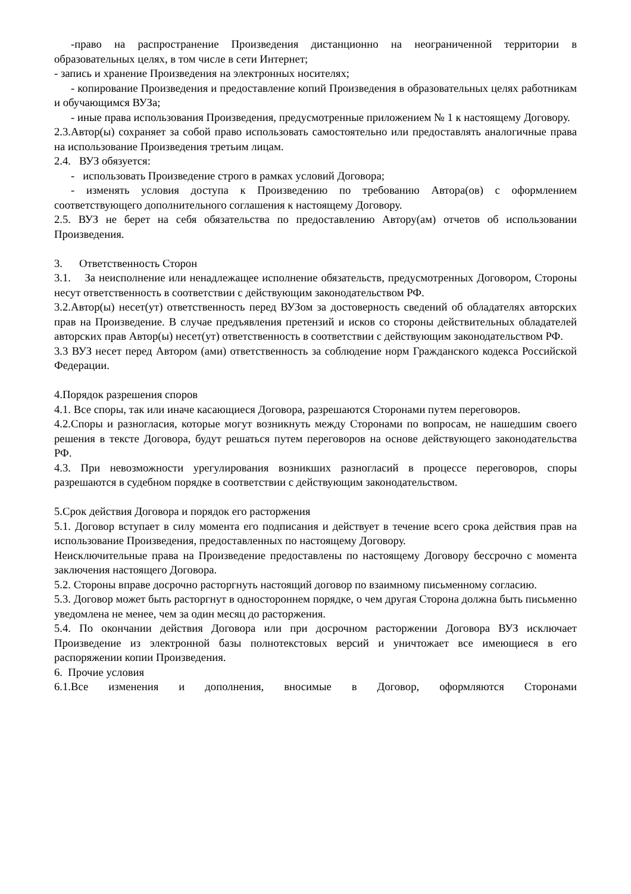-право на распространение Произведения дистанционно на неограниченной территории в образовательных целях, в том числе в сети Интернет;
- запись и хранение Произведения на электронных носителях;
- копирование Произведения и предоставление копий Произведения в образовательных целях работникам и обучающимся ВУЗа;
- иные права использования Произведения, предусмотренные приложением № 1 к настоящему Договору.
2.3.Автор(ы) сохраняет за собой право использовать самостоятельно или предоставлять аналогичные права на использование Произведения третьим лицам.
2.4. ВУЗ обязуется:
- использовать Произведение строго в рамках условий Договора;
- изменять условия доступа к Произведению по требованию Автора(ов) с оформлением соответствующего дополнительного соглашения к настоящему Договору.
2.5. ВУЗ не берет на себя обязательства по предоставлению Автору(ам) отчетов об использовании Произведения.
3. Ответственность Сторон
3.1. За неисполнение или ненадлежащее исполнение обязательств, предусмотренных Договором, Стороны несут ответственность в соответствии с действующим законодательством РФ.
3.2.Автор(ы) несет(ут) ответственность перед ВУЗом за достоверность сведений об обладателях авторских прав на Произведение. В случае предъявления претензий и исков со стороны действительных обладателей авторских прав Автор(ы) несет(ут) ответственность в соответствии с действующим законодательством РФ.
3.3 ВУЗ несет перед Автором (ами) ответственность за соблюдение норм Гражданского кодекса Российской Федерации.
4.Порядок разрешения споров
4.1. Все споры, так или иначе касающиеся Договора, разрешаются Сторонами путем переговоров.
4.2.Споры и разногласия, которые могут возникнуть между Сторонами по вопросам, не нашедшим своего решения в тексте Договора, будут решаться путем переговоров на основе действующего законодательства РФ.
4.3. При невозможности урегулирования возникших разногласий в процессе переговоров, споры разрешаются в судебном порядке в соответствии с действующим законодательством.
5.Срок действия Договора и порядок его расторжения
5.1. Договор вступает в силу момента его подписания и действует в течение всего срока действия прав на использование Произведения, предоставленных по настоящему Договору.
Неисключительные права на Произведение предоставлены по настоящему Договору бессрочно с момента заключения настоящего Договора.
5.2. Стороны вправе досрочно расторгнуть настоящий договор по взаимному письменному согласию.
5.3. Договор может быть расторгнут в одностороннем порядке, о чем другая Сторона должна быть письменно уведомлена не менее, чем за один месяц до расторжения.
5.4. По окончании действия Договора или при досрочном расторжении Договора ВУЗ исключает Произведение из электронной базы полнотекстовых версий и уничтожает все имеющиеся в его распоряжении копии Произведения.
6. Прочие условия
6.1.Все изменения и дополнения, вносимые в Договор, оформляются Сторонами